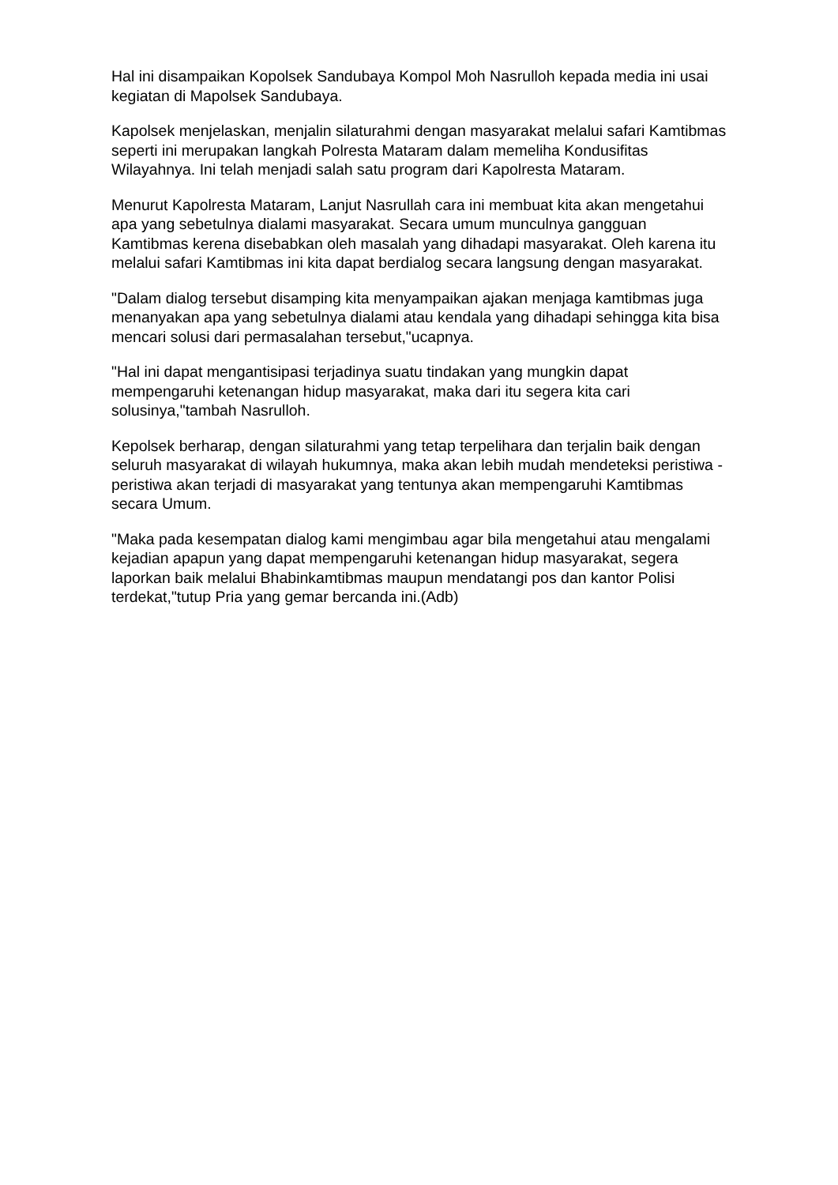Hal ini disampaikan Kopolsek Sandubaya Kompol Moh Nasrulloh kepada media ini usai kegiatan di Mapolsek Sandubaya.
Kapolsek menjelaskan, menjalin silaturahmi dengan masyarakat melalui safari Kamtibmas seperti ini merupakan langkah Polresta Mataram dalam memeliha Kondusifitas Wilayahnya. Ini telah menjadi salah satu program dari Kapolresta Mataram.
Menurut Kapolresta Mataram, Lanjut Nasrullah cara ini membuat kita akan mengetahui apa yang sebetulnya dialami masyarakat. Secara umum munculnya gangguan Kamtibmas kerena disebabkan oleh masalah yang dihadapi masyarakat. Oleh karena itu melalui safari Kamtibmas ini kita dapat berdialog secara langsung dengan masyarakat.
"Dalam dialog tersebut disamping kita menyampaikan ajakan menjaga kamtibmas juga menanyakan apa yang sebetulnya dialami atau kendala yang dihadapi sehingga kita bisa mencari solusi dari permasalahan tersebut,"ucapnya.
"Hal ini dapat mengantisipasi terjadinya suatu tindakan yang mungkin dapat mempengaruhi ketenangan hidup masyarakat, maka dari itu segera kita cari solusinya,"tambah Nasrulloh.
Kepolsek berharap, dengan silaturahmi yang tetap terpelihara dan terjalin baik dengan seluruh masyarakat di wilayah hukumnya, maka akan lebih mudah mendeteksi peristiwa -peristiwa akan terjadi di masyarakat yang tentunya akan mempengaruhi Kamtibmas secara Umum.
"Maka pada kesempatan dialog kami mengimbau agar bila mengetahui atau mengalami kejadian apapun yang dapat mempengaruhi ketenangan hidup masyarakat, segera laporkan baik melalui Bhabinkamtibmas maupun mendatangi pos dan kantor Polisi terdekat,"tutup Pria yang gemar bercanda ini.(Adb)